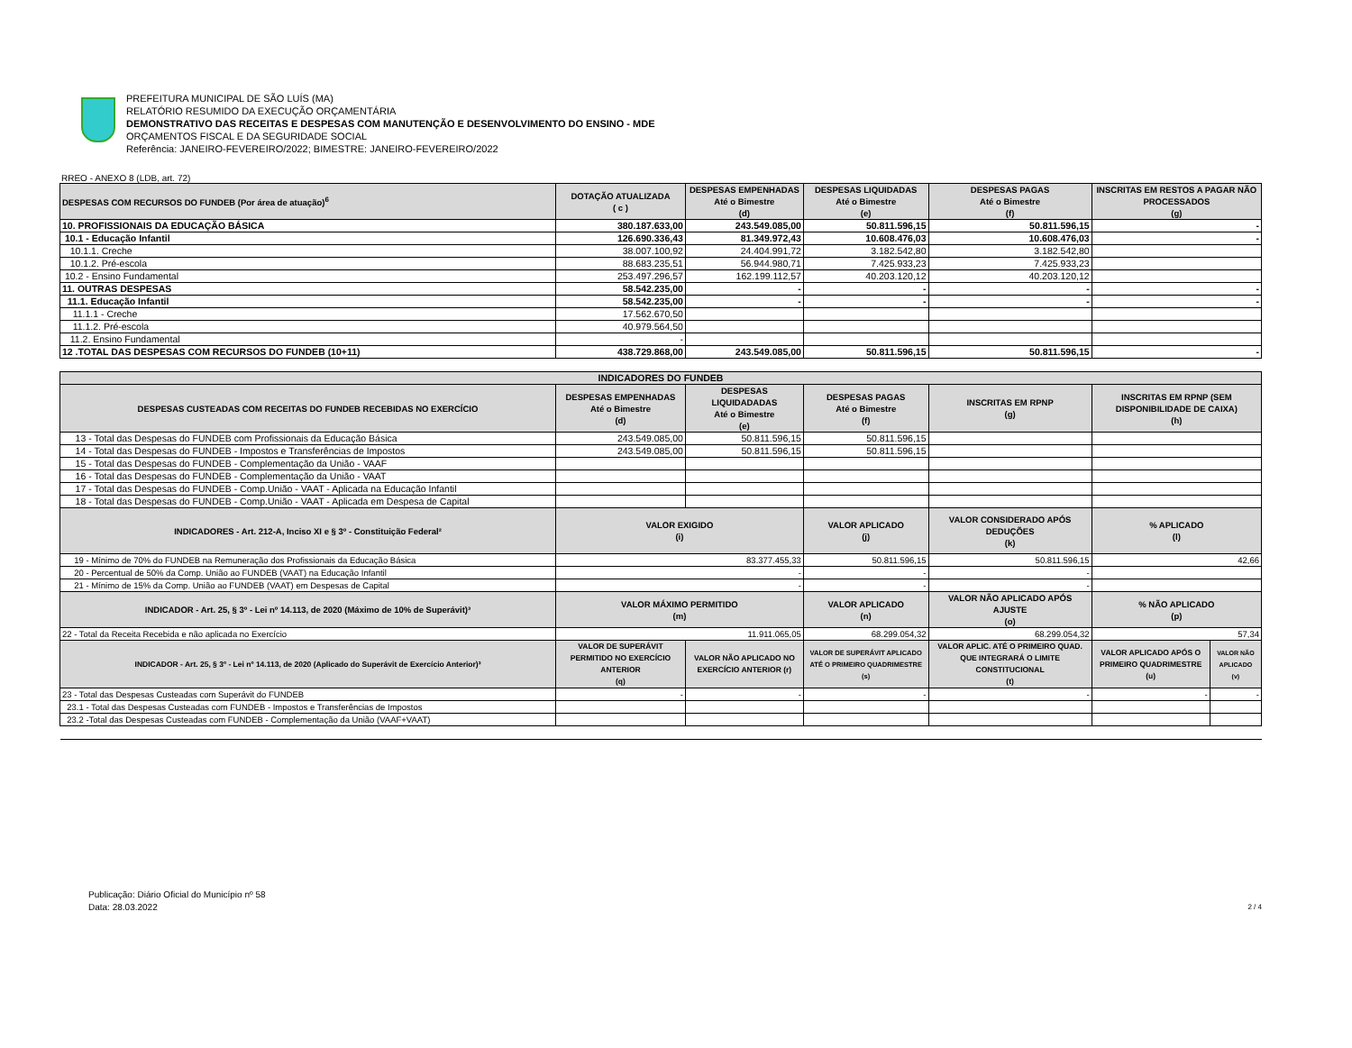PREFEITURA MUNICIPAL DE SÃO LUÍS (MA)
RELATÓRIO RESUMIDO DA EXECUÇÃO ORÇAMENTÁRIA
DEMONSTRATIVO DAS RECEITAS E DESPESAS COM MANUTENÇÃO E DESENVOLVIMENTO DO ENSINO - MDE
ORÇAMENTOS FISCAL E DA SEGURIDADE SOCIAL
Referência: JANEIRO-FEVEREIRO/2022; BIMESTRE: JANEIRO-FEVEREIRO/2022
RREO - ANEXO 8 (LDB, art. 72)
| DESPESAS COM RECURSOS DO FUNDEB (Por área de atuação)<sup>6</sup> | DOTAÇÃO ATUALIZADA ( c ) | DESPESAS EMPENHADAS Até o Bimestre (d) | DESPESAS LIQUIDADAS Até o Bimestre (e) | DESPESAS PAGAS Até o Bimestre (f) | INSCRITAS EM RESTOS A PAGAR NÃO PROCESSADOS (g) | |
| --- | --- | --- | --- | --- | --- | --- |
| 10. PROFISSIONAIS DA EDUCAÇÃO BÁSICA | 380.187.633,00 | 243.549.085,00 | 50.811.596,15 | 50.811.596,15 | - | |
| 10.1 - Educação Infantil | 126.690.336,43 | 81.349.972,43 | 10.608.476,03 | 10.608.476,03 | - | |
| 10.1.1. Creche | 38.007.100,92 | 24.404.991,72 | 3.182.542,80 | 3.182.542,80 | | |
| 10.1.2. Pré-escola | 88.683.235,51 | 56.944.980,71 | 7.425.933,23 | 7.425.933,23 | | |
| 10.2 - Ensino Fundamental | 253.497.296,57 | 162.199.112,57 | 40.203.120,12 | 40.203.120,12 | | |
| 11. OUTRAS DESPESAS | 58.542.235,00 | - | - | - | - | |
| 11.1. Educação Infantil | 58.542.235,00 | - | - | - | - | |
| 11.1.1 - Creche | 17.562.670,50 | | | | | |
| 11.1.2. Pré-escola | 40.979.564,50 | | | | | |
| 11.2. Ensino Fundamental | - | | | | | |
| 12 .TOTAL DAS DESPESAS COM RECURSOS DO FUNDEB (10+11) | 438.729.868,00 | 243.549.085,00 | 50.811.596,15 | 50.811.596,15 | - | |
| INDICADORES DO FUNDEB | | | | | | |
| DESPESAS CUSTEADAS COM RECEITAS DO FUNDEB RECEBIDAS NO EXERCÍCIO | DESPESAS EMPENHADAS Até o Bimestre (d) | DESPESAS LIQUIDADADAS Até o Bimestre (e) | DESPESAS PAGAS Até o Bimestre (f) | INSCRITAS EM RPNP (g) | INSCRITAS EM RPNP (SEM DISPONIBILIDADE DE CAIXA) (h) | |
| 13 - Total das Despesas do FUNDEB com Profissionais da Educação Básica | 243.549.085,00 | 50.811.596,15 | 50.811.596,15 | | | |
| 14 - Total das Despesas do FUNDEB - Impostos e Transferências de Impostos | 243.549.085,00 | 50.811.596,15 | 50.811.596,15 | | | |
| 15 - Total das Despesas do FUNDEB - Complementação da União - VAAF | | | | | | |
| 16 - Total das Despesas do FUNDEB - Complementação da União - VAAT | | | | | | |
| 17 - Total das Despesas do FUNDEB - Comp.União - VAAT - Aplicada na Educação Infantil | | | | | | |
| 18 - Total das Despesas do FUNDEB - Comp.União - VAAT - Aplicada em Despesa de Capital | | | | | | |
| INDICADORES - Art. 212-A, Inciso XI e § 3º - Constituição Federal² | VALOR EXIGIDO (i) | | VALOR APLICADO (j) | VALOR CONSIDERADO APÓS DEDUÇÕES (k) | % APLICADO (l) | |
| 19 - Mínimo de 70% do FUNDEB na Remuneração dos Profissionais da Educação Básica | 83.377.455,33 | | 50.811.596,15 | 50.811.596,15 | 42,66 | |
| 20 - Percentual de 50% da Comp. União ao FUNDEB (VAAT) na Educação Infantil | - | | - | - | | |
| 21 - Mínimo de 15% da Comp. União ao FUNDEB (VAAT) em Despesas de Capital | - | | - | - | | |
| INDICADOR - Art. 25, § 3º - Lei nº 14.113, de 2020 (Máximo de 10% de Superávit)³ | VALOR MÁXIMO PERMITIDO (m) | | VALOR APLICADO (n) | VALOR NÃO APLICADO APÓS AJUSTE (o) | % NÃO APLICADO (p) | |
| 22 - Total da Receita Recebida e não aplicada no Exercício | 11.911.065,05 | | 68.299.054,32 | 68.299.054,32 | 57,34 | |
| INDICADOR - Art. 25, § 3º - Lei nº 14.113, de 2020 (Aplicado do Superávit de Exercício Anterior)³ | VALOR DE SUPERÁVIT PERMITIDO NO EXERCÍCIO ANTERIOR (q) | VALOR NÃO APLICADO NO EXERCÍCIO ANTERIOR (r) | VALOR DE SUPERÁVIT APLICADO ATÉ O PRIMEIRO QUADRIMESTRE (s) | VALOR APLIC. ATÉ O PRIMEIRO QUAD. QUE INTEGRARÁ O LIMITE CONSTITUCIONAL (t) | VALOR APLICADO APÓS O PRIMEIRO QUADRIMESTRE (u) | VALOR NÃO APLICADO (v) |
| 23 - Total das Despesas Custeadas com Superávit do FUNDEB | - | - | - | - | - | - |
| 23.1 - Total das Despesas Custeadas com FUNDEB - Impostos e Transferências de Impostos | | | | | | |
| 23.2 -Total das Despesas Custeadas com FUNDEB - Complementação da União (VAAF+VAAT) | | | | | | |
Publicação: Diário Oficial do Município nº 58
Data: 28.03.2022
2 / 4